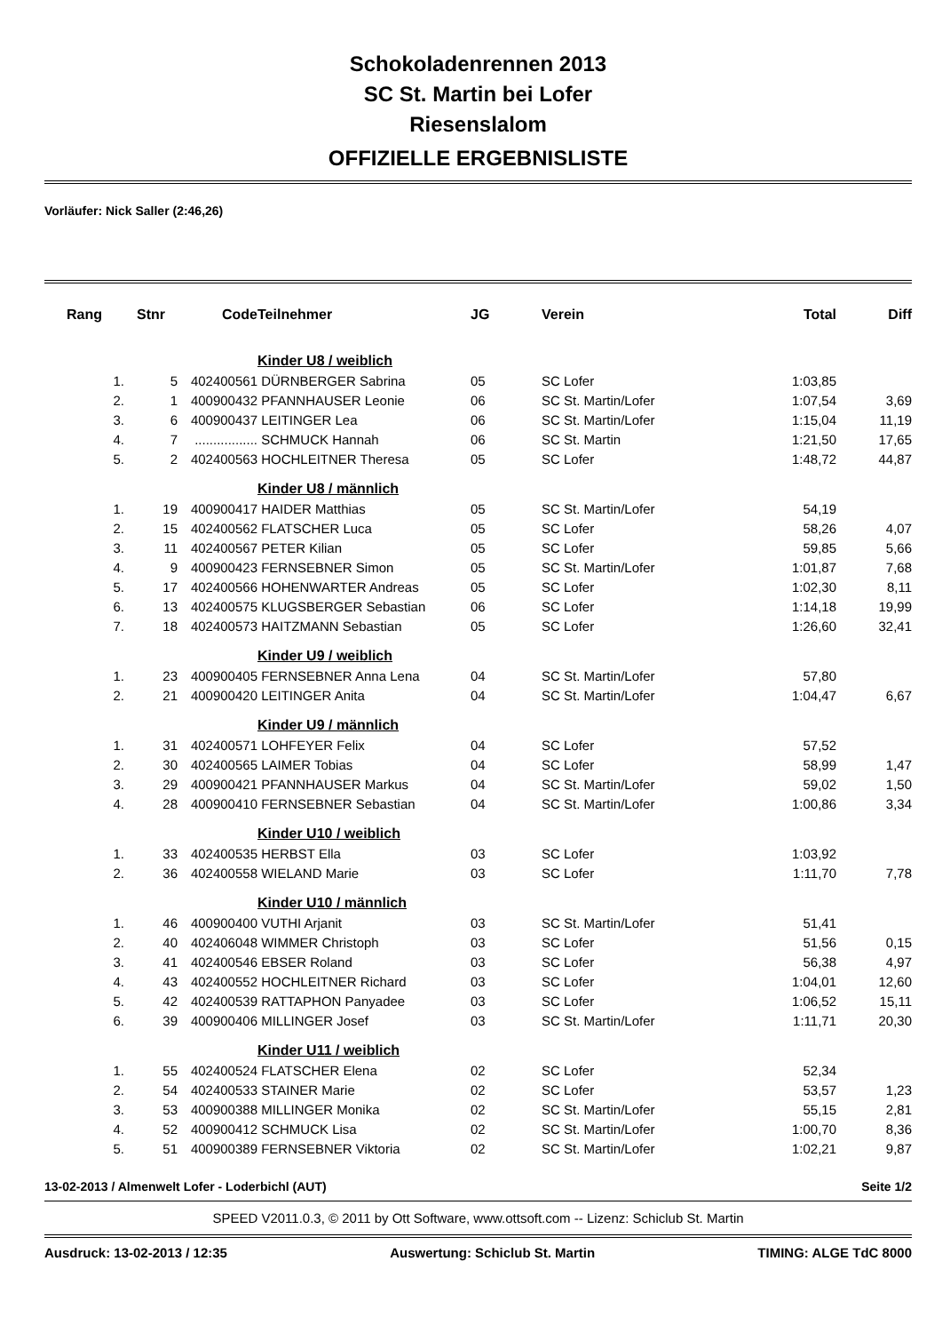Schokoladenrennen 2013
SC St. Martin bei Lofer
Riesenslalom
OFFIZIELLE ERGEBNISLISTE
Vorläufer: Nick Saller (2:46,26)
| Rang | Stnr | Code | Teilnehmer | JG | Verein | Total | Diff |
| --- | --- | --- | --- | --- | --- | --- | --- |
| | | | Kinder U8 / weiblich | | | | |
| 1. | 5 | 402400561 | DÜRNBERGER Sabrina | 05 | SC Lofer | 1:03,85 | |
| 2. | 1 | 400900432 | PFANNHAUSER Leonie | 06 | SC St. Martin/Lofer | 1:07,54 | 3,69 |
| 3. | 6 | 400900437 | LEITINGER Lea | 06 | SC St. Martin/Lofer | 1:15,04 | 11,19 |
| 4. | 7 | ................. | SCHMUCK Hannah | 06 | SC St. Martin | 1:21,50 | 17,65 |
| 5. | 2 | 402400563 | HOCHLEITNER Theresa | 05 | SC Lofer | 1:48,72 | 44,87 |
| | | | Kinder U8 / männlich | | | | |
| 1. | 19 | 400900417 | HAIDER Matthias | 05 | SC St. Martin/Lofer | 54,19 | |
| 2. | 15 | 402400562 | FLATSCHER Luca | 05 | SC Lofer | 58,26 | 4,07 |
| 3. | 11 | 402400567 | PETER Kilian | 05 | SC Lofer | 59,85 | 5,66 |
| 4. | 9 | 400900423 | FERNSEBNER Simon | 05 | SC St. Martin/Lofer | 1:01,87 | 7,68 |
| 5. | 17 | 402400566 | HOHENWARTER Andreas | 05 | SC Lofer | 1:02,30 | 8,11 |
| 6. | 13 | 402400575 | KLUGSBERGER Sebastian | 06 | SC Lofer | 1:14,18 | 19,99 |
| 7. | 18 | 402400573 | HAITZMANN Sebastian | 05 | SC Lofer | 1:26,60 | 32,41 |
| | | | Kinder U9 / weiblich | | | | |
| 1. | 23 | 400900405 | FERNSEBNER Anna Lena | 04 | SC St. Martin/Lofer | 57,80 | |
| 2. | 21 | 400900420 | LEITINGER Anita | 04 | SC St. Martin/Lofer | 1:04,47 | 6,67 |
| | | | Kinder U9 / männlich | | | | |
| 1. | 31 | 402400571 | LOHFEYER Felix | 04 | SC Lofer | 57,52 | |
| 2. | 30 | 402400565 | LAIMER Tobias | 04 | SC Lofer | 58,99 | 1,47 |
| 3. | 29 | 400900421 | PFANNHAUSER Markus | 04 | SC St. Martin/Lofer | 59,02 | 1,50 |
| 4. | 28 | 400900410 | FERNSEBNER Sebastian | 04 | SC St. Martin/Lofer | 1:00,86 | 3,34 |
| | | | Kinder U10 / weiblich | | | | |
| 1. | 33 | 402400535 | HERBST Ella | 03 | SC Lofer | 1:03,92 | |
| 2. | 36 | 402400558 | WIELAND Marie | 03 | SC Lofer | 1:11,70 | 7,78 |
| | | | Kinder U10 / männlich | | | | |
| 1. | 46 | 400900400 | VUTHI Arjanit | 03 | SC St. Martin/Lofer | 51,41 | |
| 2. | 40 | 402406048 | WIMMER Christoph | 03 | SC Lofer | 51,56 | 0,15 |
| 3. | 41 | 402400546 | EBSER Roland | 03 | SC Lofer | 56,38 | 4,97 |
| 4. | 43 | 402400552 | HOCHLEITNER Richard | 03 | SC Lofer | 1:04,01 | 12,60 |
| 5. | 42 | 402400539 | RATTAPHON Panyadee | 03 | SC Lofer | 1:06,52 | 15,11 |
| 6. | 39 | 400900406 | MILLINGER Josef | 03 | SC St. Martin/Lofer | 1:11,71 | 20,30 |
| | | | Kinder U11 / weiblich | | | | |
| 1. | 55 | 402400524 | FLATSCHER Elena | 02 | SC Lofer | 52,34 | |
| 2. | 54 | 402400533 | STAINER Marie | 02 | SC Lofer | 53,57 | 1,23 |
| 3. | 53 | 400900388 | MILLINGER Monika | 02 | SC St. Martin/Lofer | 55,15 | 2,81 |
| 4. | 52 | 400900412 | SCHMUCK Lisa | 02 | SC St. Martin/Lofer | 1:00,70 | 8,36 |
| 5. | 51 | 400900389 | FERNSEBNER Viktoria | 02 | SC St. Martin/Lofer | 1:02,21 | 9,87 |
13-02-2013 / Almenwelt Lofer - Loderbichl (AUT) Seite 1/2
SPEED V2011.0.3, © 2011 by Ott Software, www.ottsoft.com -- Lizenz: Schiclub St. Martin
Ausdruck: 13-02-2013 / 12:35 Auswertung: Schiclub St. Martin TIMING: ALGE TdC 8000